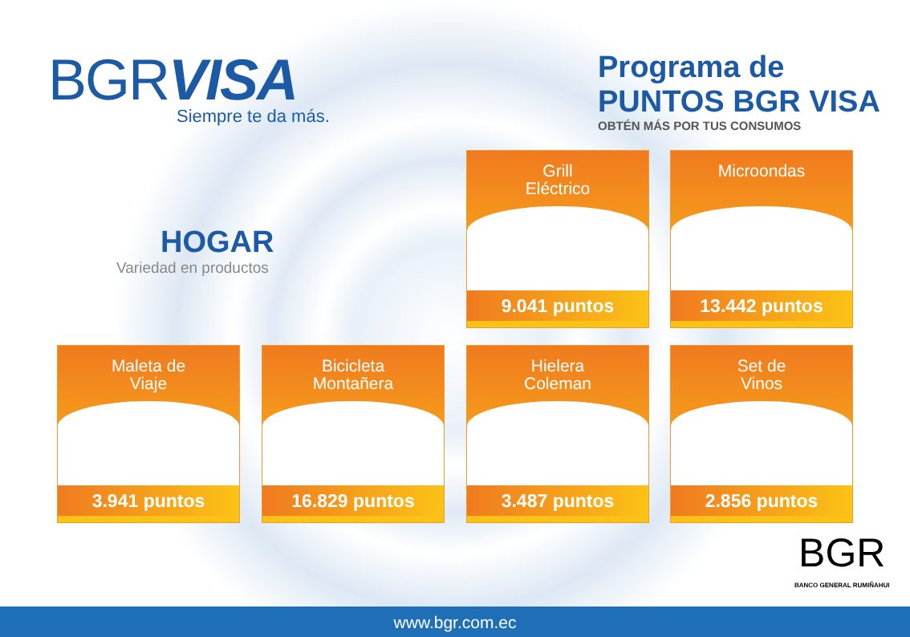BGRVISA
Siempre te da más.
Programa de PUNTOS BGR VISA
OBTÉN MÁS POR TUS CONSUMOS
HOGAR
Variedad en productos
Grill
Eléctrico
9.041 puntos
Microondas
13.442 puntos
Maleta de
Viaje
3.941 puntos
Bicicleta
Montañera
16.829 puntos
Hielera
Coleman
3.487 puntos
Set de
Vinos
2.856 puntos
BGR
BANCO GENERAL RUMIÑAHUI
www.bgr.com.ec